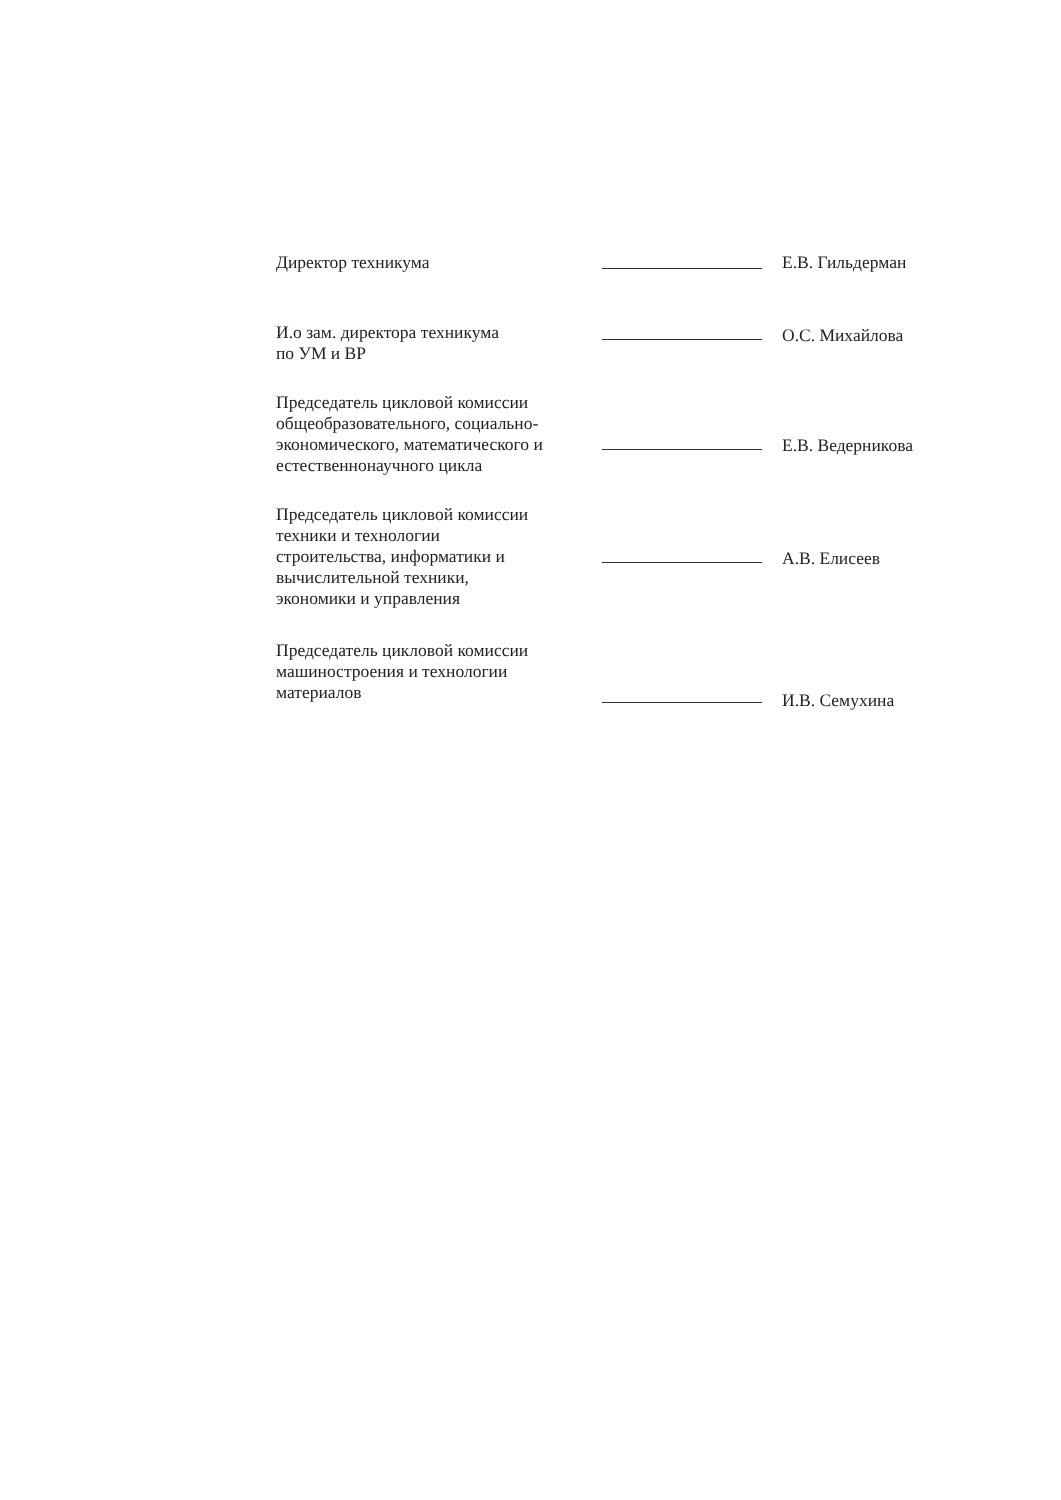Директор техникума
Е.В. Гильдерман
И.о зам. директора техникума
по УМ и ВР
О.С. Михайлова
Председатель цикловой комиссии
общеобразовательного, социально-
экономического, математического и
естественнонаучного цикла
Е.В. Ведерникова
Председатель цикловой комиссии
техники и технологии
строительства, информатики и
вычислительной техники,
экономики и управления
А.В. Елисеев
Председатель цикловой комиссии
машиностроения и технологии
материалов
И.В. Семухина